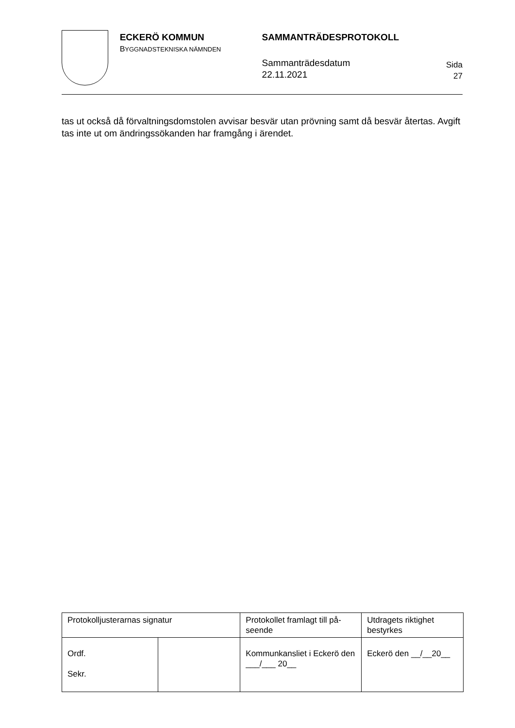ECKERÖ KOMMUN
BYGGNADSTEKNISKA NÄMNDEN
SAMMANTRÄDESPROTOKOLL
Sammanträdesdatum
22.11.2021
Sida
27
tas ut också då förvaltningsdomstolen avvisar besvär utan prövning samt då besvär återtas. Avgift tas inte ut om ändringssökanden har framgång i ärendet.
| Protokolljusterarnas signatur | | Protokollet framlagt till på-seende | Utdragets riktighet bestyrkes |
| Ordf. Sekr. | | Kommunkansliet i Eckerö den ___/___ 20__ | Eckerö den __/__20__ |